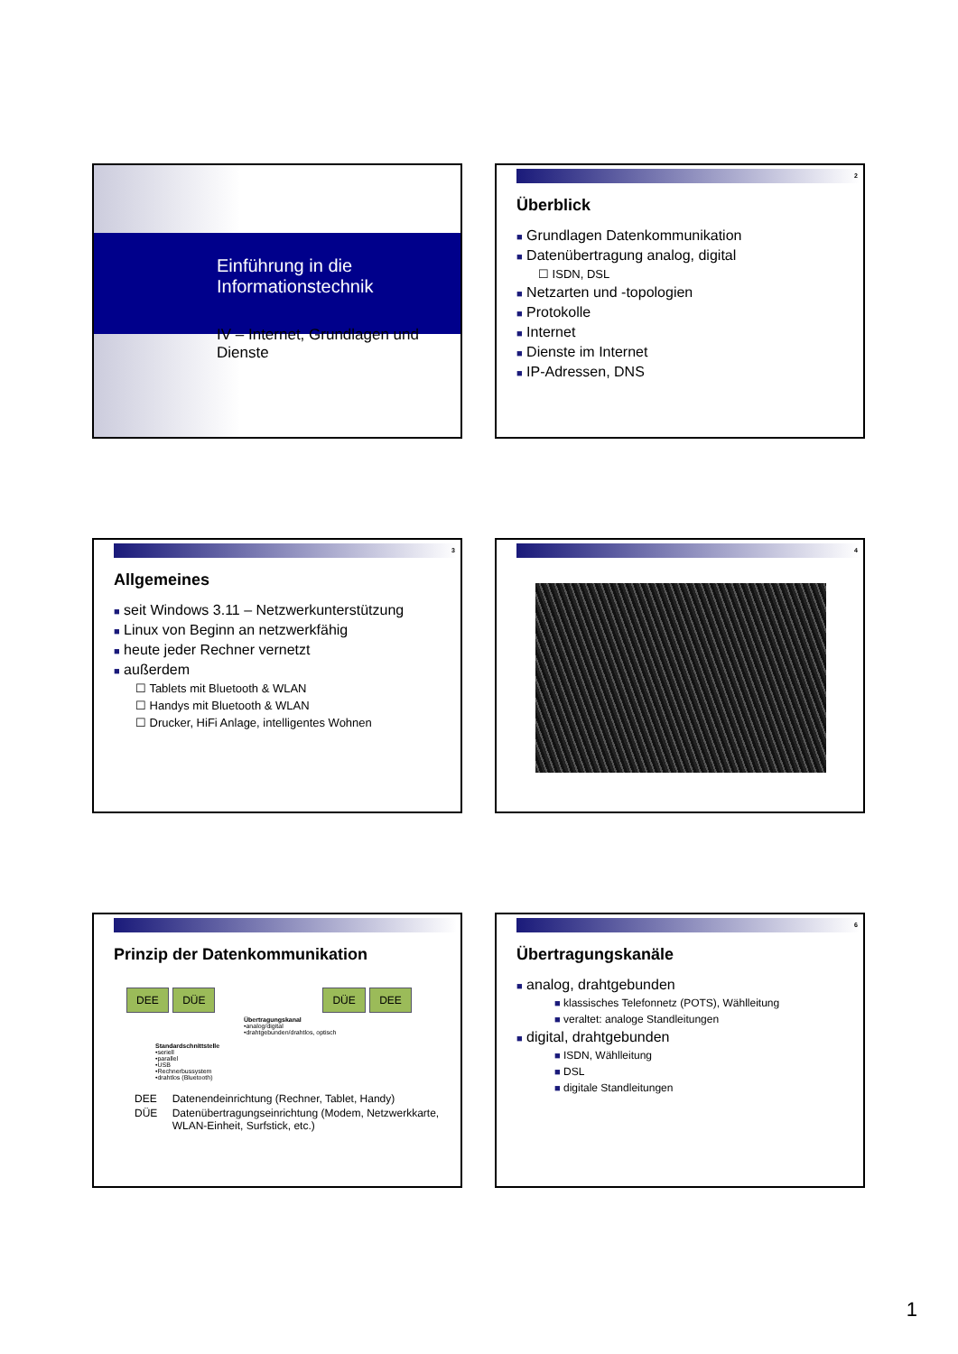Einführung in die
Informationstechnik
IV – Internet, Grundlagen und Dienste
2
Überblick
■ Grundlagen Datenkommunikation
■ Datenübertragung analog, digital
☐ ISDN, DSL
■ Netzarten und -topologien
■ Protokolle
■ Internet
■ Dienste im Internet
■ IP-Adressen, DNS
3
Allgemeines
■ seit Windows 3.11 – Netzwerkunterstützung
■ Linux von Beginn an netzwerkfähig
■ heute jeder Rechner vernetzt
■ außerdem
☐ Tablets mit Bluetooth & WLAN
☐ Handys mit Bluetooth & WLAN
☐ Drucker, HiFi Anlage, intelligentes Wohnen
4
Prinzip der Datenkommunikation
DEE DÜE DÜE DEE
Übertragungskanal
•analog/digital
•drahtgebunden/drahtlos, optisch
Standardschnittstelle
•seriell
•parallel
•USB
•Rechnerbussystem
•drahtlos (Bluetooth)
| DEE | Datenendeinrichtung (Rechner, Tablet, Handy) |
| DÜE | Datenübertragungseinrichtung (Modem, Netzwerkkarte, WLAN-Einheit, Surfstick, etc.) |
6
Übertragungskanäle
■ analog, drahtgebunden
■ klassisches Telefonnetz (POTS), Wählleitung
■ veraltet: analoge Standleitungen
■ digital, drahtgebunden
■ ISDN, Wählleitung
■ DSL
■ digitale Standleitungen
1